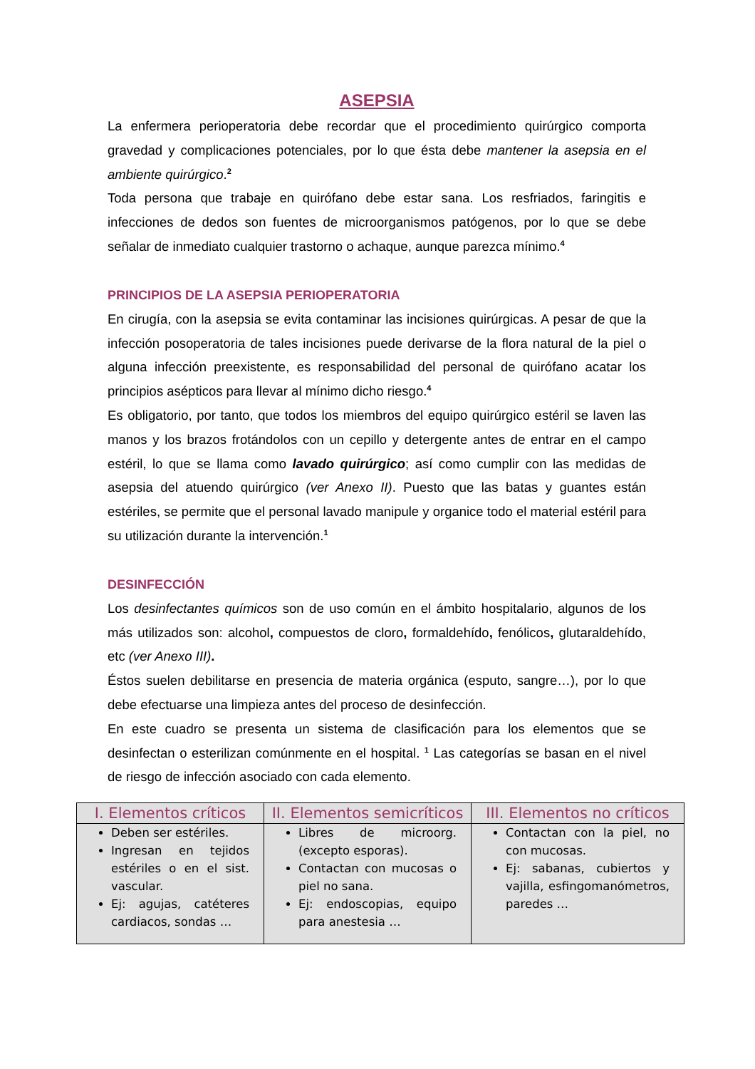ASEPSIA
La enfermera perioperatoria debe recordar que el procedimiento quirúrgico comporta gravedad y complicaciones potenciales, por lo que ésta debe mantener la asepsia en el ambiente quirúrgico.<sup>2</sup>
Toda persona que trabaje en quirófano debe estar sana. Los resfriados, faringitis e infecciones de dedos son fuentes de microorganismos patógenos, por lo que se debe señalar de inmediato cualquier trastorno o achaque, aunque parezca mínimo.<sup>4</sup>
PRINCIPIOS DE LA ASEPSIA PERIOPERATORIA
En cirugía, con la asepsia se evita contaminar las incisiones quirúrgicas. A pesar de que la infección posoperatoria de tales incisiones puede derivarse de la flora natural de la piel o alguna infección preexistente, es responsabilidad del personal de quirófano acatar los principios asépticos para llevar al mínimo dicho riesgo.<sup>4</sup>
Es obligatorio, por tanto, que todos los miembros del equipo quirúrgico estéril se laven las manos y los brazos frotándolos con un cepillo y detergente antes de entrar en el campo estéril, lo que se llama como lavado quirúrgico; así como cumplir con las medidas de asepsia del atuendo quirúrgico (ver Anexo II). Puesto que las batas y guantes están estériles, se permite que el personal lavado manipule y organice todo el material estéril para su utilización durante la intervención.<sup>1</sup>
DESINFECCIÓN
Los desinfectantes químicos son de uso común en el ámbito hospitalario, algunos de los más utilizados son: alcohol, compuestos de cloro, formaldehído, fenólicos, glutaraldehído, etc (ver Anexo III).
Éstos suelen debilitarse en presencia de materia orgánica (esputo, sangre…), por lo que debe efectuarse una limpieza antes del proceso de desinfección.
En este cuadro se presenta un sistema de clasificación para los elementos que se desinfectan o esterilizan comúnmente en el hospital. <sup>1</sup> Las categorías se basan en el nivel de riesgo de infección asociado con cada elemento.
| I. Elementos críticos | II. Elementos semicríticos | III. Elementos no críticos |
| --- | --- | --- |
| Deben ser estériles. Ingresan en tejidos estériles o en el sist. vascular. Ej: agujas, catéteres cardiacos, sondas … | Libres de microorg. (excepto esporas). Contactan con mucosas o piel no sana. Ej: endoscopias, equipo para anestesia … | Contactan con la piel, no con mucosas. Ej: sabanas, cubiertos y vajilla, esfingomanómetros, paredes … |